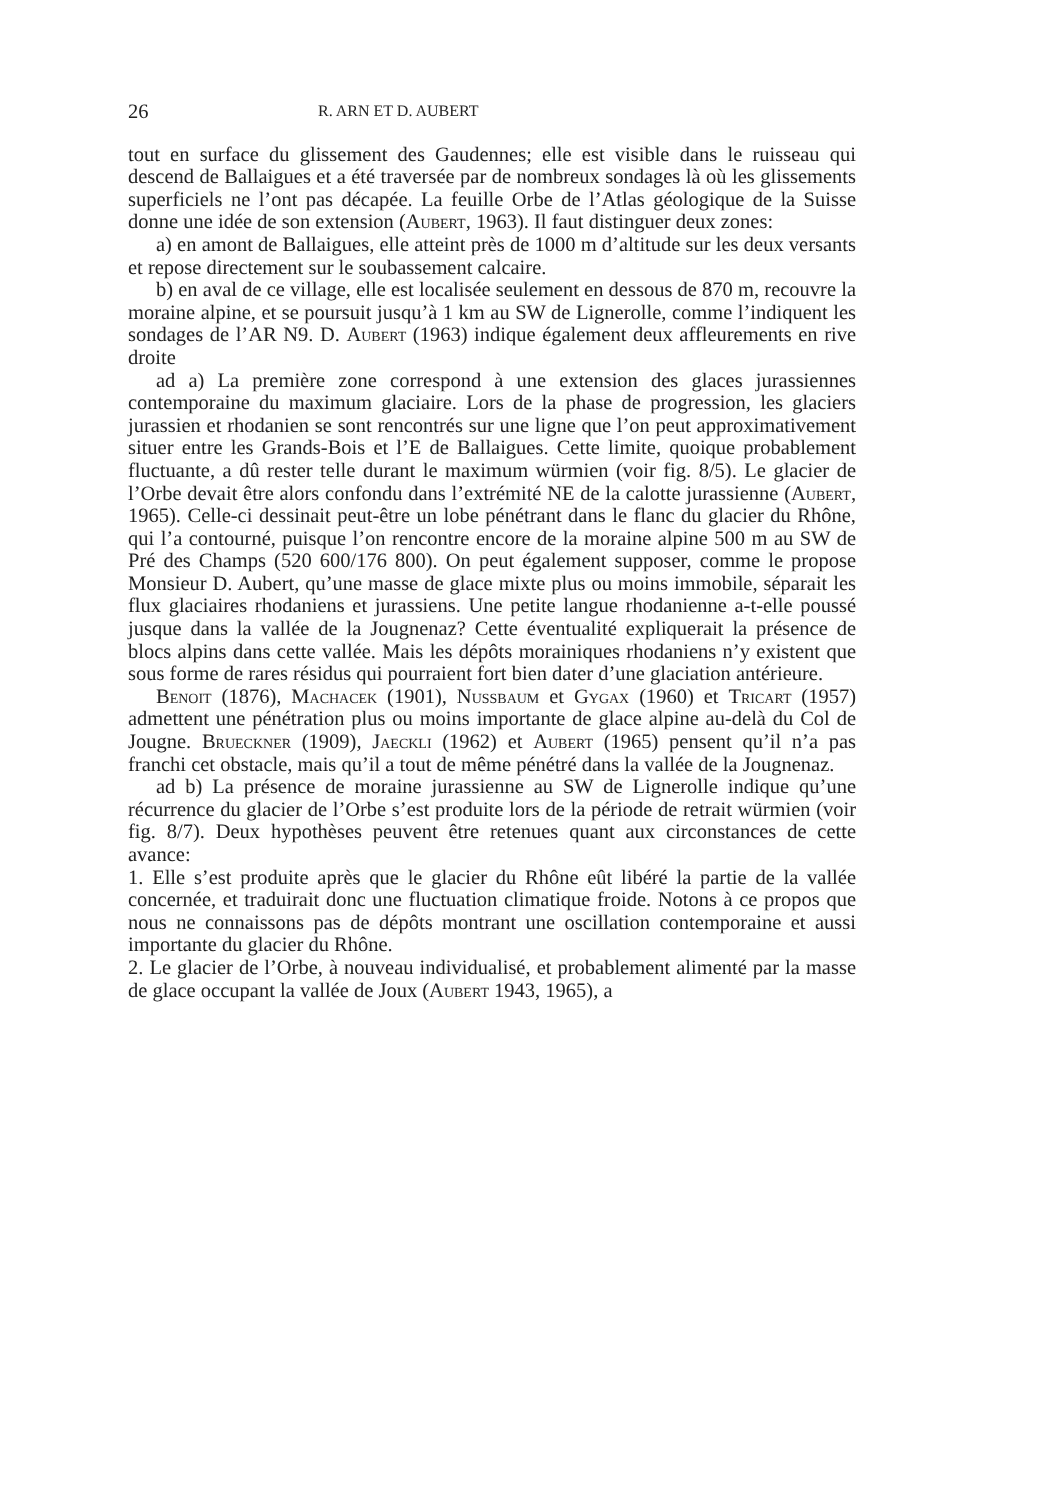26 R. ARN ET D. AUBERT
tout en surface du glissement des Gaudennes; elle est visible dans le ruisseau qui descend de Ballaigues et a été traversée par de nombreux sondages là où les glissements superficiels ne l’ont pas décapée. La feuille Orbe de l’Atlas géologique de la Suisse donne une idée de son extension (Aubert, 1963). Il faut distinguer deux zones:
a) en amont de Ballaigues, elle atteint près de 1000 m d’altitude sur les deux versants et repose directement sur le soubassement calcaire.
b) en aval de ce village, elle est localisée seulement en dessous de 870 m, recouvre la moraine alpine, et se poursuit jusqu’à 1 km au SW de Lignerolle, comme l’indiquent les sondages de l’AR N9. D. Aubert (1963) indique également deux affleurements en rive droite
ad a) La première zone correspond à une extension des glaces jurassiennes contemporaine du maximum glaciaire. Lors de la phase de progression, les glaciers jurassien et rhodanien se sont rencontrés sur une ligne que l’on peut approximativement situer entre les Grands-Bois et l’E de Ballaigues. Cette limite, quoique probablement fluctuante, a dû rester telle durant le maximum würmien (voir fig. 8/5). Le glacier de l’Orbe devait être alors confondu dans l’extrémité NE de la calotte jurassienne (Aubert, 1965). Celle-ci dessinait peut-être un lobe pénétrant dans le flanc du glacier du Rhône, qui l’a contourné, puisque l’on rencontre encore de la moraine alpine 500 m au SW de Pré des Champs (520 600/176 800). On peut également supposer, comme le propose Monsieur D. Aubert, qu’une masse de glace mixte plus ou moins immobile, séparait les flux glaciaires rhodaniens et jurassiens. Une petite langue rhodanienne a-t-elle poussé jusque dans la vallée de la Jougnenaz? Cette éventualité expliquerait la présence de blocs alpins dans cette vallée. Mais les dépôts morainiques rhodaniens n’y existent que sous forme de rares résidus qui pourraient fort bien dater d’une glaciation antérieure.
Benoit (1876), Machacek (1901), Nussbaum et Gygax (1960) et Tricart (1957) admettent une pénétration plus ou moins importante de glace alpine au-delà du Col de Jougne. Brueckner (1909), Jaeckli (1962) et Aubert (1965) pensent qu’il n’a pas franchi cet obstacle, mais qu’il a tout de même pénétré dans la vallée de la Jougnenaz.
ad b) La présence de moraine jurassienne au SW de Lignerolle indique qu’une récurrence du glacier de l’Orbe s’est produite lors de la période de retrait würmien (voir fig. 8/7). Deux hypothèses peuvent être retenues quant aux circonstances de cette avance:
1. Elle s’est produite après que le glacier du Rhône eût libéré la partie de la vallée concernée, et traduirait donc une fluctuation climatique froide. Notons à ce propos que nous ne connaissons pas de dépôts montrant une oscillation contemporaine et aussi importante du glacier du Rhône.
2. Le glacier de l’Orbe, à nouveau individualisé, et probablement alimenté par la masse de glace occupant la vallée de Joux (Aubert 1943, 1965), a